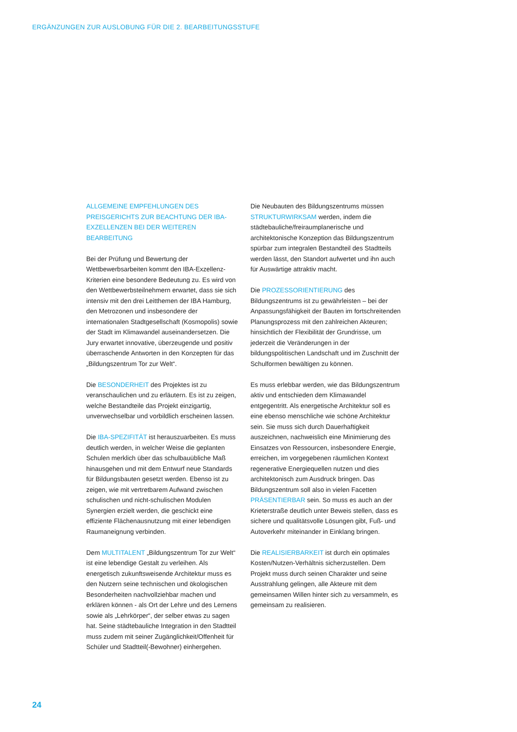ERGÄNZUNGEN ZUR AUSLOBUNG FÜR DIE 2. BEARBEITUNGSSTUFE
ALLGEMEINE EMPFEHLUNGEN DES PREISGERICHTS ZUR BEACHTUNG DER IBA-EXZELLENZEN BEI DER WEITEREN BEARBEITUNG
Bei der Prüfung und Bewertung der Wettbewerbsarbeiten kommt den IBA-Exzellenz-Kriterien eine besondere Bedeutung zu. Es wird von den Wettbewerbsteilnehmern erwartet, dass sie sich intensiv mit den drei Leitthemen der IBA Hamburg, den Metrozonen und insbesondere der internationalen Stadtgesellschaft (Kosmopolis) sowie der Stadt im Klimawandel auseinandersetzen. Die Jury erwartet innovative, überzeugende und positiv überraschende Antworten in den Konzepten für das „Bildungszentrum Tor zur Welt“.
Die BESONDERHEIT des Projektes ist zu veranschaulichen und zu erläutern. Es ist zu zeigen, welche Bestandteile das Projekt einzigartig, unverwechselbar und vorbildlich erscheinen lassen.
Die IBA-SPEZIFITÄT ist herauszuarbeiten. Es muss deutlich werden, in welcher Weise die geplanten Schulen merklich über das schulbauübliche Maß hinausgehen und mit dem Entwurf neue Standards für Bildungsbauten gesetzt werden. Ebenso ist zu zeigen, wie mit vertretbarem Aufwand zwischen schulischen und nicht-schulischen Modulen Synergien erzielt werden, die geschickt eine effiziente Flächenausnutzung mit einer lebendigen Raumaneignung verbinden.
Dem MULTITALENT „Bildungszentrum Tor zur Welt“ ist eine lebendige Gestalt zu verleihen. Als energetisch zukunftsweisende Architektur muss es den Nutzern seine technischen und ökologischen Besonderheiten nachvollziehbar machen und erklären können - als Ort der Lehre und des Lernens sowie als „Lehrkörper“, der selber etwas zu sagen hat. Seine städtebauliche Integration in den Stadtteil muss zudem mit seiner Zugänglichkeit/Offenheit für Schüler und Stadtteil(-Bewohner) einhergehen.
Die Neubauten des Bildungszentrums müssen STRUKTURWIRKSAM werden, indem die städtebauliche/freiraumplanerische und architektonische Konzeption das Bildungszentrum spürbar zum integralen Bestandteil des Stadtteils werden lässt, den Standort aufwertet und ihn auch für Auswärtige attraktiv macht.
Die PROZESSORIENTIERUNG des Bildungszentrums ist zu gewährleisten – bei der Anpassungsfähigkeit der Bauten im fortschreitenden Planungsprozess mit den zahlreichen Akteuren; hinsichtlich der Flexibilität der Grundrisse, um jederzeit die Veränderungen in der bildungspolitischen Landschaft und im Zuschnitt der Schulformen bewältigen zu können.
Es muss erlebbar werden, wie das Bildungszentrum aktiv und entschieden dem Klimawandel entgegentritt. Als energetische Architektur soll es eine ebenso menschliche wie schöne Architektur sein. Sie muss sich durch Dauerhaftigkeit auszeichnen, nachweislich eine Minimierung des Einsatzes von Ressourcen, insbesondere Energie, erreichen, im vorgegebenen räumlichen Kontext regenerative Energiequellen nutzen und dies architektonisch zum Ausdruck bringen. Das Bildungszentrum soll also in vielen Facetten PRÄSENTIERBAR sein. So muss es auch an der Krieterstraße deutlich unter Beweis stellen, dass es sichere und qualitätsvolle Lösungen gibt, Fuß- und Autoverkehr miteinander in Einklang bringen.
Die REALISIERBARKEIT ist durch ein optimales Kosten/Nutzen-Verhältnis sicherzustellen. Dem Projekt muss durch seinen Charakter und seine Ausstrahlung gelingen, alle Akteure mit dem gemeinsamen Willen hinter sich zu versammeln, es gemeinsam zu realisieren.
24